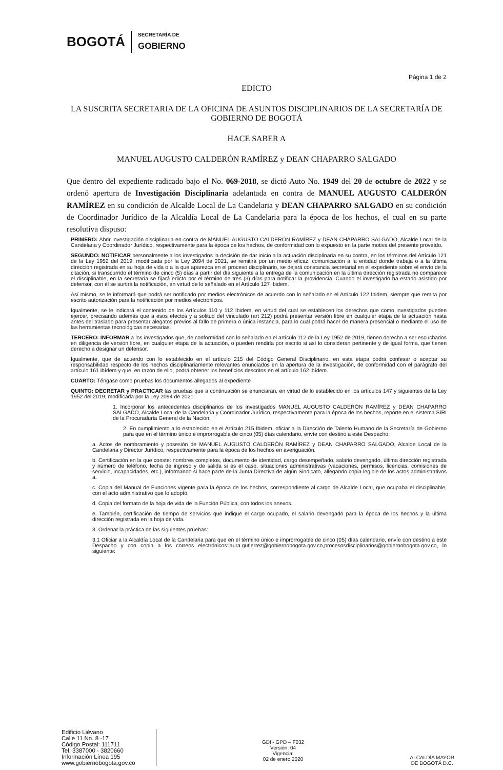BOGOTÁ
SECRETARÍA DE
GOBIERNO
Página 1 de 2
EDICTO
LA SUSCRITA SECRETARIA DE LA OFICINA DE ASUNTOS DISCIPLINARIOS DE LA SECRETARÍA DE GOBIERNO DE BOGOTÁ
HACE SABER A
MANUEL AUGUSTO CALDERÓN RAMÍREZ y DEAN CHAPARRO SALGADO
Que dentro del expediente radicado bajo el No. 069-2018, se dictó Auto No. 1949 del 20 de octubre de 2022 y se ordenó apertura de Investigación Disciplinaria adelantada en contra de MANUEL AUGUSTO CALDERÓN RAMÍREZ en su condición de Alcalde Local de La Candelaria y DEAN CHAPARRO SALGADO en su condición de Coordinador Jurídico de la Alcaldía Local de La Candelaria para la época de los hechos, el cual en su parte resolutiva dispuso:
PRIMERO: Abrir investigación disciplinaria en contra de MANUEL AUGUSTO CALDERÓN RAMÍREZ y DEAN CHAPARRO SALGADO, Alcalde Local de la Candelaria y Coordinador Jurídico, respectivamente para la época de los hechos, de conformidad con lo expuesto en la parte motiva del presente proveído.
SEGUNDO: NOTIFICAR personalmente a los investigados la decisión de dar inicio a la actuación disciplinaria en su contra, en los términos del Artículo 121 de la Ley 1952 del 2019, modificada por la Ley 2094 de 2021, se remitirá por un medio eficaz, comunicación a la entidad donde trabaja o a la última dirección registrada en su hoja de vida o a la que aparezca en el proceso disciplinario, se dejará constancia secretarial en el expediente sobre el envío de la citación, si transcurrido el término de cinco (5) días a partir del día siguiente a la entrega de la comunicación en la última dirección registrada no comparece el disciplinable, en la secretaría se fijará edicto por el término de tres (3) días para notificar la providencia. Cuando el investigado ha estado asistido por defensor, con él se surtirá la notificación, en virtud de lo señalado en el Artículo 127 Ibidem.
Así mismo, se le informará que podrá ser notificado por medios electrónicos de acuerdo con lo señalado en el Artículo 122 Ibidem, siempre que remita por escrito autorización para la notificación por medios electrónicos.
Igualmente, se le indicará el contenido de los Artículos 110 y 112 Ibidem, en virtud del cual se establecen los derechos que como investigados pueden ejercer, precisando además que a esos efectos y a solitud del vinculado (art 212) podrá presentar versión libre en cualquier etapa de la actuación hasta antes del traslado para presentar alegatos previos al fallo de primera o única instancia, para lo cual podrá hacer de manera presencial o mediante el uso de las herramientas tecnológicas necesarias.
TERCERO: INFORMAR a los investigados que, de conformidad con lo señalado en el artículo 112 de la Ley 1952 de 2019, tienen derecho a ser escuchados en diligencia de versión libre, en cualquier etapa de la actuación, o pueden rendirla por escrito si así lo consideran pertinente y de igual forma, que tienen derecho a designar un defensor.
Igualmente, que de acuerdo con lo establecido en el artículo 215 del Código General Disciplinario, en esta etapa podrá confesar o aceptar su responsabilidad respecto de los hechos disciplinariamente relevantes enunciados en la apertura de la investigación, de conformidad con el parágrafo del artículo 161 ibídem y que, en razón de ello, podrá obtener los beneficios descritos en el artículo 162 ibídem.
CUARTO: Téngase como pruebas los documentos allegados al expediente
QUINTO: DECRETAR y PRACTICAR las pruebas que a continuación se enunciaran, en virtud de lo establecido en los artículos 147 y siguientes de la Ley 1952 del 2019, modificada por la Ley 2094 de 2021:
1. Incorporar los antecedentes disciplinarios de los investigados MANUEL AUGUSTO CALDERÓN RAMÍREZ y DEAN CHAPARRO SALGADO, Alcalde Local de la Candelaria y Coordinador Jurídico, respectivamente para la época de los hechos, reporte en el sistema SIRI de la Procuraduría General de la Nación.
2. En cumplimiento a lo establecido en el Artículo 215 Ibidem, oficiar a la Dirección de Talento Humano de la Secretaría de Gobierno para que en el término único e improrrogable de cinco (05) días calendario, envíe con destino a este Despacho:
a. Actos de nombramiento y posesión de MANUEL AUGUSTO CALDERÓN RAMÍREZ y DEAN CHAPARRO SALGADO, Alcalde Local de la Candelaria y Director Jurídico, respectivamente para la época de los hechos en averiguación.
b. Certificación en la que conste: nombres completos, documento de identidad, cargo desempeñado, salario devengado, última dirección registrada y número de teléfono, fecha de ingreso y de salida si es el caso, situaciones administrativas (vacaciones, permisos, licencias, comisiones de servicio, incapacidades, etc.), informando si hace parte de la Junta Directiva de algún Sindicato, allegando copia legible de los actos administrativos a.
c. Copia del Manual de Funciones vigente para la época de los hechos, correspondiente al cargo de Alcalde Local, que ocupaba el disciplinable, con el acto administrativo que lo adoptó.
d. Copia del formato de la hoja de vida de la Función Pública, con todos los anexos.
e. También, certificación de tiempo de servicios que indique el cargo ocupado, el salario devengado para la época de los hechos y la última dirección registrada en la hoja de vida.
3. Ordenar la práctica de las siguientes pruebas:
3.1 Oficiar a la Alcaldía Local de la Candelaria para que en el término único e improrrogable de cinco (05) días calendario, envíe con destino a este Despacho y con copia a los correos electrónicos:laura.gutierrez@gobiernobogota.gov.co,procesosdisciplinarios@gobiernobogota.gov.co, lo siguiente:
Edificio Liévano
Calle 11 No. 8 -17
Código Postal: 111711
Tel. 3387000 - 3820660
Información Línea 195
www.gobiernobogota.gov.co
GDI - GPD – F032
Versión: 04
Vigencia:
02 de enero 2020
ALCALDÍA MAYOR
DE BOGOTÁ D.C.